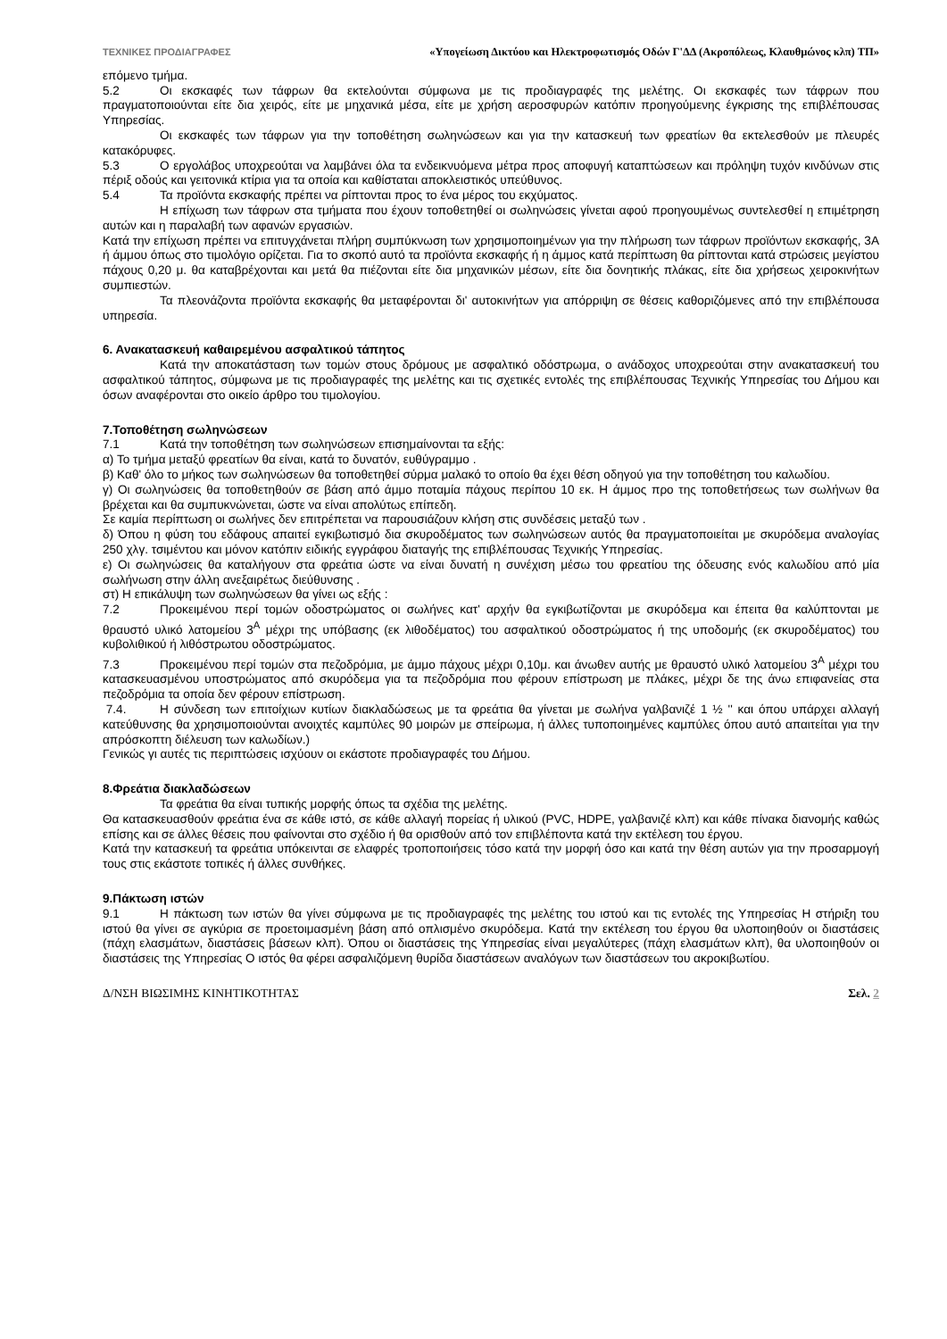ΤΕΧΝΙΚΕΣ ΠΡΟΔΙΑΓΡΑΦΕΣ «Υπογείωση Δικτύου και Ηλεκτροφωτισμός Οδών Γ'ΔΔ (Ακροπόλεως, Κλαυθμώνος κλπ) ΤΠ»
επόμενο τμήμα.
5.2 Οι εκσκαφές των τάφρων θα εκτελούνται σύμφωνα με τις προδιαγραφές της μελέτης. Οι εκσκαφές των τάφρων που πραγματοποιούνται είτε δια χειρός, είτε με μηχανικά μέσα, είτε με χρήση αεροσφυρών κατόπιν προηγούμενης έγκρισης της επιβλέπουσας Υπηρεσίας.
Οι εκσκαφές των τάφρων για την τοποθέτηση σωληνώσεων και για την κατασκευή των φρεατίων θα εκτελεσθούν με πλευρές κατακόρυφες.
5.3 Ο εργολάβος υποχρεούται να λαμβάνει όλα τα ενδεικνυόμενα μέτρα προς αποφυγή καταπτώσεων και πρόληψη τυχόν κινδύνων στις πέριξ οδούς και γειτονικά κτίρια για τα οποία και καθίσταται αποκλειστικός υπεύθυνος.
5.4 Τα προϊόντα εκσκαφής πρέπει να ρίπτονται προς το ένα μέρος του εκχύματος.
Η επίχωση των τάφρων στα τμήματα που έχουν τοποθετηθεί οι σωληνώσεις γίνεται αφού προηγουμένως συντελεσθεί η επιμέτρηση αυτών και η παραλαβή των αφανών εργασιών.
Κατά την επίχωση πρέπει να επιτυγχάνεται πλήρη συμπύκνωση των χρησιμοποιημένων για την πλήρωση των τάφρων προϊόντων εκσκαφής, 3Α ή άμμου όπως στο τιμολόγιο ορίζεται. Για το σκοπό αυτό τα προϊόντα εκσκαφής ή η άμμος κατά περίπτωση θα ρίπτονται κατά στρώσεις μεγίστου πάχους 0,20 μ. θα καταβρέχονται και μετά θα πιέζονται είτε δια μηχανικών μέσων, είτε δια δονητικής πλάκας, είτε δια χρήσεως χειροκινήτων συμπιεστών.
Τα πλεονάζοντα προϊόντα εκσκαφής θα μεταφέρονται δι' αυτοκινήτων για απόρριψη σε θέσεις καθοριζόμενες από την επιβλέπουσα υπηρεσία.
6. Ανακατασκευή καθαιρεμένου ασφαλτικού τάπητος
Κατά την αποκατάσταση των τομών στους δρόμους με ασφαλτικό οδόστρωμα, ο ανάδοχος υποχρεούται στην ανακατασκευή του ασφαλτικού τάπητος, σύμφωνα με τις προδιαγραφές της μελέτης και τις σχετικές εντολές της επιβλέπουσας Τεχνικής Υπηρεσίας του Δήμου και όσων αναφέρονται στο οικείο άρθρο του τιμολογίου.
7.Τοποθέτηση σωληνώσεων
7.1 Κατά την τοποθέτηση των σωληνώσεων επισημαίνονται τα εξής:
α) Το τμήμα μεταξύ φρεατίων θα είναι, κατά το δυνατόν, ευθύγραμμο .
β) Καθ' όλο το μήκος των σωληνώσεων θα τοποθετηθεί σύρμα μαλακό το οποίο θα έχει θέση οδηγού για την τοποθέτηση του καλωδίου.
γ) Οι σωληνώσεις θα τοποθετηθούν σε βάση από άμμο ποταμία πάχους περίπου 10 εκ. Η άμμος προ της τοποθετήσεως των σωλήνων θα βρέχεται και θα συμπυκνώνεται, ώστε να είναι απολύτως επίπεδη.
Σε καμία περίπτωση οι σωλήνες δεν επιτρέπεται να παρουσιάζουν κλήση στις συνδέσεις μεταξύ των .
δ) Όπου η φύση του εδάφους απαιτεί εγκιβωτισμό δια σκυροδέματος των σωληνώσεων αυτός θα πραγματοποιείται με σκυρόδεμα αναλογίας 250 χλγ. τσιμέντου και μόνον κατόπιν ειδικής εγγράφου διαταγής της επιβλέπουσας Τεχνικής Υπηρεσίας.
ε) Οι σωληνώσεις θα καταλήγουν στα φρεάτια ώστε να είναι δυνατή η συνέχιση μέσω του φρεατίου της όδευσης ενός καλωδίου από μία σωλήνωση στην άλλη ανεξαιρέτως διεύθυνσης .
στ) Η επικάλυψη των σωληνώσεων θα γίνει ως εξής :
7.2 Προκειμένου περί τομών οδοστρώματος οι σωλήνες κατ' αρχήν θα εγκιβωτίζονται με σκυρόδεμα και έπειτα θα καλύπτονται με θραυστό υλικό λατομείου 3<sup>Α</sup> μέχρι της υπόβασης (εκ λιθοδέματος) του ασφαλτικού οδοστρώματος ή της υποδομής (εκ σκυροδέματος) του κυβολιθικού ή λιθόστρωτου οδοστρώματος.
7.3 Προκειμένου περί τομών στα πεζοδρόμια, με άμμο πάχους μέχρι 0,10μ. και άνωθεν αυτής με θραυστό υλικό λατομείου 3<sup>Α</sup> μέχρι του κατασκευασμένου υποστρώματος από σκυρόδεμα για τα πεζοδρόμια που φέρουν επίστρωση με πλάκες, μέχρι δε της άνω επιφανείας στα πεζοδρόμια τα οποία δεν φέρουν επίστρωση.
7.4. Η σύνδεση των επιτοίχιων κυτίων διακλαδώσεως με τα φρεάτια θα γίνεται με σωλήνα γαλβανιζέ 1 ½ '' και όπου υπάρχει αλλαγή κατεύθυνσης θα χρησιμοποιούνται ανοιχτές καμπύλες 90 μοιρών με σπείρωμα, ή άλλες τυποποιημένες καμπύλες όπου αυτό απαιτείται για την απρόσκοπτη διέλευση των καλωδίων.)
Γενικώς γι αυτές τις περιπτώσεις ισχύουν οι εκάστοτε προδιαγραφές του Δήμου.
8.Φρεάτια διακλαδώσεων
Τα φρεάτια θα είναι τυπικής μορφής όπως τα σχέδια της μελέτης.
Θα κατασκευασθούν φρεάτια ένα σε κάθε ιστό, σε κάθε αλλαγή πορείας ή υλικού (PVC, HDPE, γαλβανιζέ κλπ) και κάθε πίνακα διανομής καθώς επίσης και σε άλλες θέσεις που φαίνονται στο σχέδιο ή θα ορισθούν από τον επιβλέποντα κατά την εκτέλεση του έργου.
Κατά την κατασκευή τα φρεάτια υπόκεινται σε ελαφρές τροποποιήσεις τόσο κατά την μορφή όσο και κατά την θέση αυτών για την προσαρμογή τους στις εκάστοτε τοπικές ή άλλες συνθήκες.
9.Πάκτωση ιστών
9.1 Η πάκτωση των ιστών θα γίνει σύμφωνα με τις προδιαγραφές της μελέτης του ιστού και τις εντολές της Υπηρεσίας Η στήριξη του ιστού θα γίνει σε αγκύρια σε προετοιμασμένη βάση από οπλισμένο σκυρόδεμα. Κατά την εκτέλεση του έργου θα υλοποιηθούν οι διαστάσεις (πάχη ελασμάτων, διαστάσεις βάσεων κλπ). Όπου οι διαστάσεις της Υπηρεσίας είναι μεγαλύτερες (πάχη ελασμάτων κλπ), θα υλοποιηθούν οι διαστάσεις της Υπηρεσίας Ο ιστός θα φέρει ασφαλιζόμενη θυρίδα διαστάσεων αναλόγων των διαστάσεων του ακροκιβωτίου.
Δ/ΝΣΗ ΒΙΩΣΙΜΗΣ ΚΙΝΗΤΙΚΟΤΗΤΑΣ Σελ. 2